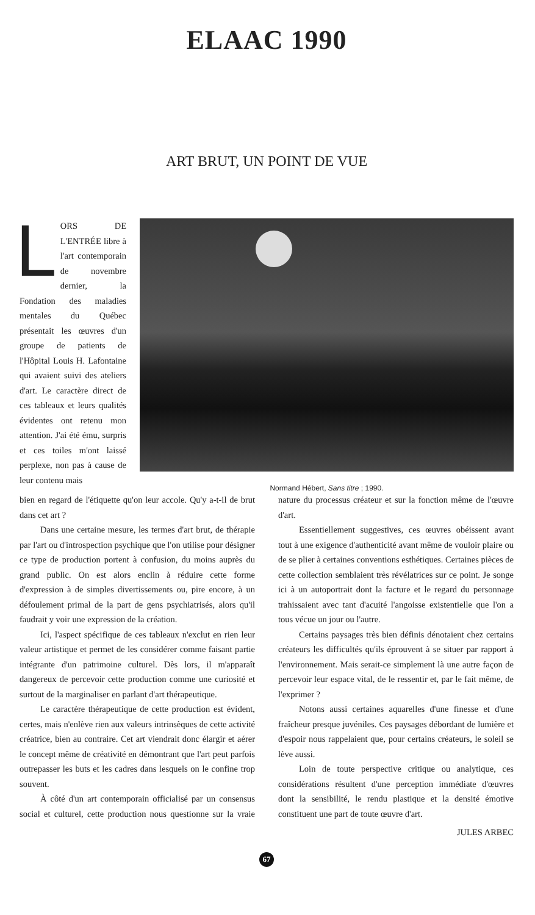ELAAC 1990
ART BRUT, UN POINT DE VUE
LORS DE L'ENTRÉE libre à l'art contemporain de novembre dernier, la Fondation des maladies mentales du Québec présentait les œuvres d'un groupe de patients de l'Hôpital Louis H. Lafontaine qui avaient suivi des ateliers d'art. Le caractère direct de ces tableaux et leurs qualités évidentes ont retenu mon attention. J'ai été ému, surpris et ces toiles m'ont laissé perplexe, non pas à cause de leur contenu mais
Normand Hébert, Sans titre ; 1990.
bien en regard de l'étiquette qu'on leur accole. Qu'y a-t-il de brut dans cet art ?
Dans une certaine mesure, les termes d'art brut, de thérapie par l'art ou d'introspection psychique que l'on utilise pour désigner ce type de production portent à confusion, du moins auprès du grand public. On est alors enclin à réduire cette forme d'expression à de simples divertissements ou, pire encore, à un défoulement primal de la part de gens psychiatrisés, alors qu'il faudrait y voir une expression de la création.
Ici, l'aspect spécifique de ces tableaux n'exclut en rien leur valeur artistique et permet de les considérer comme faisant partie intégrante d'un patrimoine culturel. Dès lors, il m'apparaît dangereux de percevoir cette production comme une curiosité et surtout de la marginaliser en parlant d'art thérapeutique.
Le caractère thérapeutique de cette production est évident, certes, mais n'enlève rien aux valeurs intrinsèques de cette activité créatrice, bien au contraire. Cet art viendrait donc élargir et aérer le concept même de créativité en démontrant que l'art peut parfois outrepasser les buts et les cadres dans lesquels on le confine trop souvent.
À côté d'un art contemporain officialisé par un consensus social et culturel, cette production nous questionne sur la vraie nature du processus créateur et sur la fonction même de l'œuvre d'art.
Essentiellement suggestives, ces œuvres obéissent avant tout à une exigence d'authenticité avant même de vouloir plaire ou de se plier à certaines conventions esthétiques. Certaines pièces de cette collection semblaient très révélatrices sur ce point. Je songe ici à un autoportrait dont la facture et le regard du personnage trahissaient avec tant d'acuité l'angoisse existentielle que l'on a tous vécue un jour ou l'autre.
Certains paysages très bien définis dénotaient chez certains créateurs les difficultés qu'ils éprouvent à se situer par rapport à l'environnement. Mais serait-ce simplement là une autre façon de percevoir leur espace vital, de le ressentir et, par le fait même, de l'exprimer ?
Notons aussi certaines aquarelles d'une finesse et d'une fraîcheur presque juvéniles. Ces paysages débordant de lumière et d'espoir nous rappelaient que, pour certains créateurs, le soleil se lève aussi.
Loin de toute perspective critique ou analytique, ces considérations résultent d'une perception immédiate d'œuvres dont la sensibilité, le rendu plastique et la densité émotive constituent une part de toute œuvre d'art.
JULES ARBEC
67